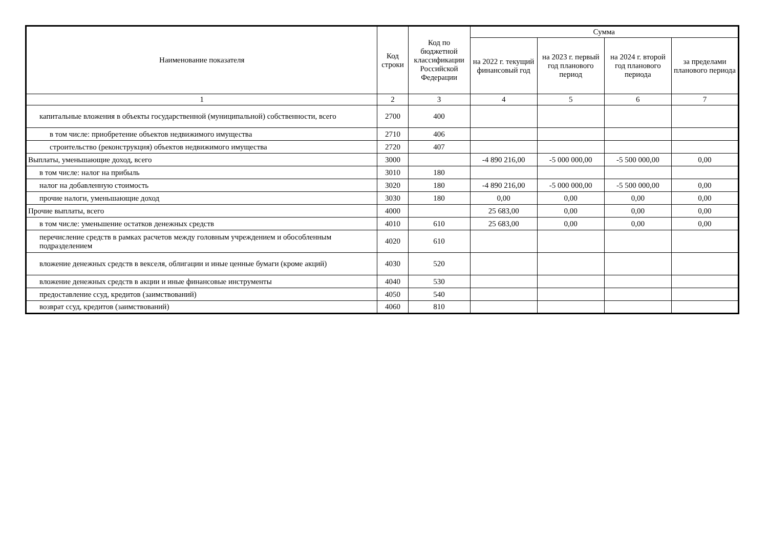| Наименование показателя | Код строки | Код по бюджетной классификации Российской Федерации | Сумма | | | |
| --- | --- | --- | --- | --- | --- | --- |
| | | | на 2022 г. текущий финансовый год | на 2023 г. первый год планового период | на 2024 г. второй год планового периода | за пределами планового периода |
| 1 | 2 | 3 | 4 | 5 | 6 | 7 |
| капитальные вложения в объекты государственной (муниципальной) собственности, всего | 2700 | 400 | | | | |
| в том числе: приобретение объектов недвижимого имущества | 2710 | 406 | | | | |
| строительство (реконструкция) объектов недвижимого имущества | 2720 | 407 | | | | |
| Выплаты, уменьшающие доход, всего | 3000 | | -4 890 216,00 | -5 000 000,00 | -5 500 000,00 | 0,00 |
| в том числе: налог на прибыль | 3010 | 180 | | | | |
| налог на добавленную стоимость | 3020 | 180 | -4 890 216,00 | -5 000 000,00 | -5 500 000,00 | 0,00 |
| прочие налоги, уменьшающие доход | 3030 | 180 | 0,00 | 0,00 | 0,00 | 0,00 |
| Прочие выплаты, всего | 4000 | | 25 683,00 | 0,00 | 0,00 | 0,00 |
| в том числе: уменьшение остатков денежных средств | 4010 | 610 | 25 683,00 | 0,00 | 0,00 | 0,00 |
| перечисление средств в рамках расчетов между головным учреждением и обособленным подразделением | 4020 | 610 | | | | |
| вложение денежных средств в векселя, облигации и иные ценные бумаги (кроме акций) | 4030 | 520 | | | | |
| вложение денежных средств в акции и иные финансовые инструменты | 4040 | 530 | | | | |
| предоставление ссуд, кредитов (заимствований) | 4050 | 540 | | | | |
| возврат ссуд, кредитов (заимствований) | 4060 | 810 | | | | |